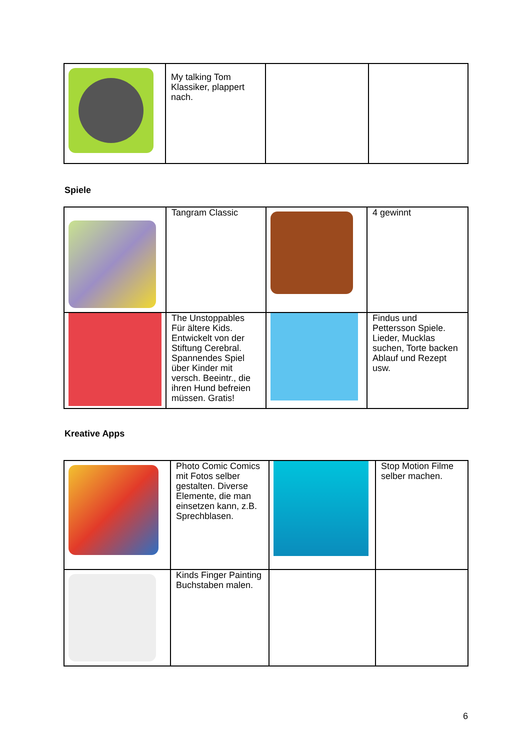| | My talking Tom Klassiker, plappert nach. | | |
Spiele
| | Tangram Classic | | 4 gewinnt |
| | The Unstoppables Für ältere Kids. Entwickelt von der Stiftung Cerebral. Spannendes Spiel über Kinder mit versch. Beeintr., die ihren Hund befreien müssen. Gratis! | | Findus und Pettersson Spiele. Lieder, Mucklas suchen, Torte backen Ablauf und Rezept usw. |
Kreative Apps
| | Photo Comic Comics mit Fotos selber gestalten. Diverse Elemente, die man einsetzen kann, z.B. Sprechblasen. | | Stop Motion Filme selber machen. |
| | Kinds Finger Painting Buchstaben malen. | | |
6